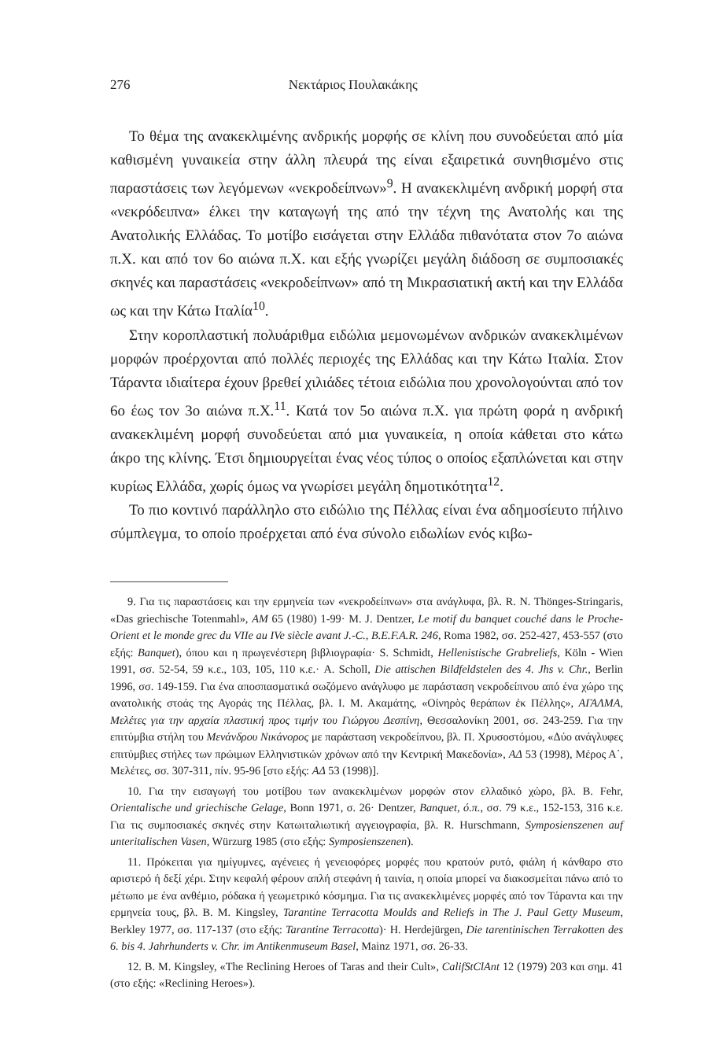276 Νεκτάριος Πουλακάκης
Το θέμα της ανακεκλιμένης ανδρικής μορφής σε κλίνη που συνοδεύεται από μία καθισμένη γυναικεία στην άλλη πλευρά της είναι εξαιρετικά συνηθισμένο στις παραστάσεις των λεγόμενων «νεκροδείπνων»<sup>9</sup>. Η ανακεκλιμένη ανδρική μορφή στα «νεκρόδειπνα» έλκει την καταγωγή της από την τέχνη της Ανατολής και της Ανατολικής Ελλάδας. Το μοτίβο εισάγεται στην Ελλάδα πιθανότατα στον 7ο αιώνα π.Χ. και από τον 6ο αιώνα π.Χ. και εξής γνωρίζει μεγάλη διάδοση σε συμποσιακές σκηνές και παραστάσεις «νεκροδείπνων» από τη Μικρασιατική ακτή και την Ελλάδα ως και την Κάτω Ιταλία<sup>10</sup>.
Στην κοροπλαστική πολυάριθμα ειδώλια μεμονωμένων ανδρικών ανακεκλιμένων μορφών προέρχονται από πολλές περιοχές της Ελλάδας και την Κάτω Ιταλία. Στον Τάραντα ιδιαίτερα έχουν βρεθεί χιλιάδες τέτοια ειδώλια που χρονολογούνται από τον 6ο έως τον 3ο αιώνα π.Χ.<sup>11</sup>. Κατά τον 5ο αιώνα π.Χ. για πρώτη φορά η ανδρική ανακεκλιμένη μορφή συνοδεύεται από μια γυναικεία, η οποία κάθεται στο κάτω άκρο της κλίνης. Έτσι δημιουργείται ένας νέος τύπος ο οποίος εξαπλώνεται και στην κυρίως Ελλάδα, χωρίς όμως να γνωρίσει μεγάλη δημοτικότητα<sup>12</sup>.
Το πιο κοντινό παράλληλο στο ειδώλιο της Πέλλας είναι ένα αδημοσίευτο πήλινο σύμπλεγμα, το οποίο προέρχεται από ένα σύνολο ειδωλίων ενός κιβω-
9. Για τις παραστάσεις και την ερμηνεία των «νεκροδείπνων» στα ανάγλυφα, βλ. R. N. Thönges-Stringaris, «Das griechische Totenmahl», AM 65 (1980) 1-99· M. J. Dentzer, Le motif du banquet couché dans le Proche-Orient et le monde grec du VIIe au IVe siècle avant J.-C., B.E.F.A.R. 246, Roma 1982, σσ. 252-427, 453-557 (στο εξής: Banquet), όπου και η πρωγενέστερη βιβλιογραφία· S. Schmidt, Hellenistische Grabreliefs, Köln - Wien 1991, σσ. 52-54, 59 κ.ε., 103, 105, 110 κ.ε.· A. Scholl, Die attischen Bildfeldstelen des 4. Jhs v. Chr., Berlin 1996, σσ. 149-159. Για ένα αποσπασματικά σωζόμενο ανάγλυφο με παράσταση νεκροδείπνου από ένα χώρο της ανατολικής στοάς της Αγοράς της Πέλλας, βλ. Ι. Μ. Ακαμάτης, «Οἰνηρὸς θεράπων ἐκ Πέλλης», ΑΓΑΛΜΑ, Μελέτες για την αρχαία πλαστική προς τιμήν του Γιώργου Δεσπίνη, Θεσσαλονίκη 2001, σσ. 243-259. Για την επιτύμβια στήλη του Μενάνδρου Νικάνορος με παράσταση νεκροδείπνου, βλ. Π. Χρυσοστόμου, «Δύο ανάγλυφες επιτύμβιες στήλες των πρώιμων Ελληνιστικών χρόνων από την Κεντρική Μακεδονία», ΑΔ 53 (1998), Μέρος Α΄, Μελέτες, σσ. 307-311, πίν. 95-96 [στο εξής: ΑΔ 53 (1998)].
10. Για την εισαγωγή του μοτίβου των ανακεκλιμένων μορφών στον ελλαδικό χώρο, βλ. B. Fehr, Orientalische und griechische Gelage, Bonn 1971, σ. 26· Dentzer, Banquet, ό.π., σσ. 79 κ.ε., 152-153, 316 κ.ε. Για τις συμποσιακές σκηνές στην Κατωιταλιωτική αγγειογραφία, βλ. R. Hurschmann, Symposienszenen auf unteritalischen Vasen, Würzurg 1985 (στο εξής: Symposienszenen).
11. Πρόκειται για ημίγυμνες, αγένειες ή γενειοφόρες μορφές που κρατούν ρυτό, φιάλη ή κάνθαρο στο αριστερό ή δεξί χέρι. Στην κεφαλή φέρουν απλή στεφάνη ή ταινία, η οποία μπορεί να διακοσμείται πάνω από το μέτωπο με ένα ανθέμιο, ρόδακα ή γεωμετρικό κόσμημα. Για τις ανακεκλιμένες μορφές από τον Τάραντα και την ερμηνεία τους, βλ. B. M. Kingsley, Tarantine Terracotta Moulds and Reliefs in The J. Paul Getty Museum, Berkley 1977, σσ. 117-137 (στο εξής: Tarantine Terracotta)· H. Herdejürgen, Die tarentinischen Terrakotten des 6. bis 4. Jahrhunderts v. Chr. im Antikenmuseum Basel, Mainz 1971, σσ. 26-33.
12. B. M. Kingsley, «The Reclining Heroes of Taras and their Cult», CalifStClAnt 12 (1979) 203 και σημ. 41 (στο εξής: «Reclining Heroes»).